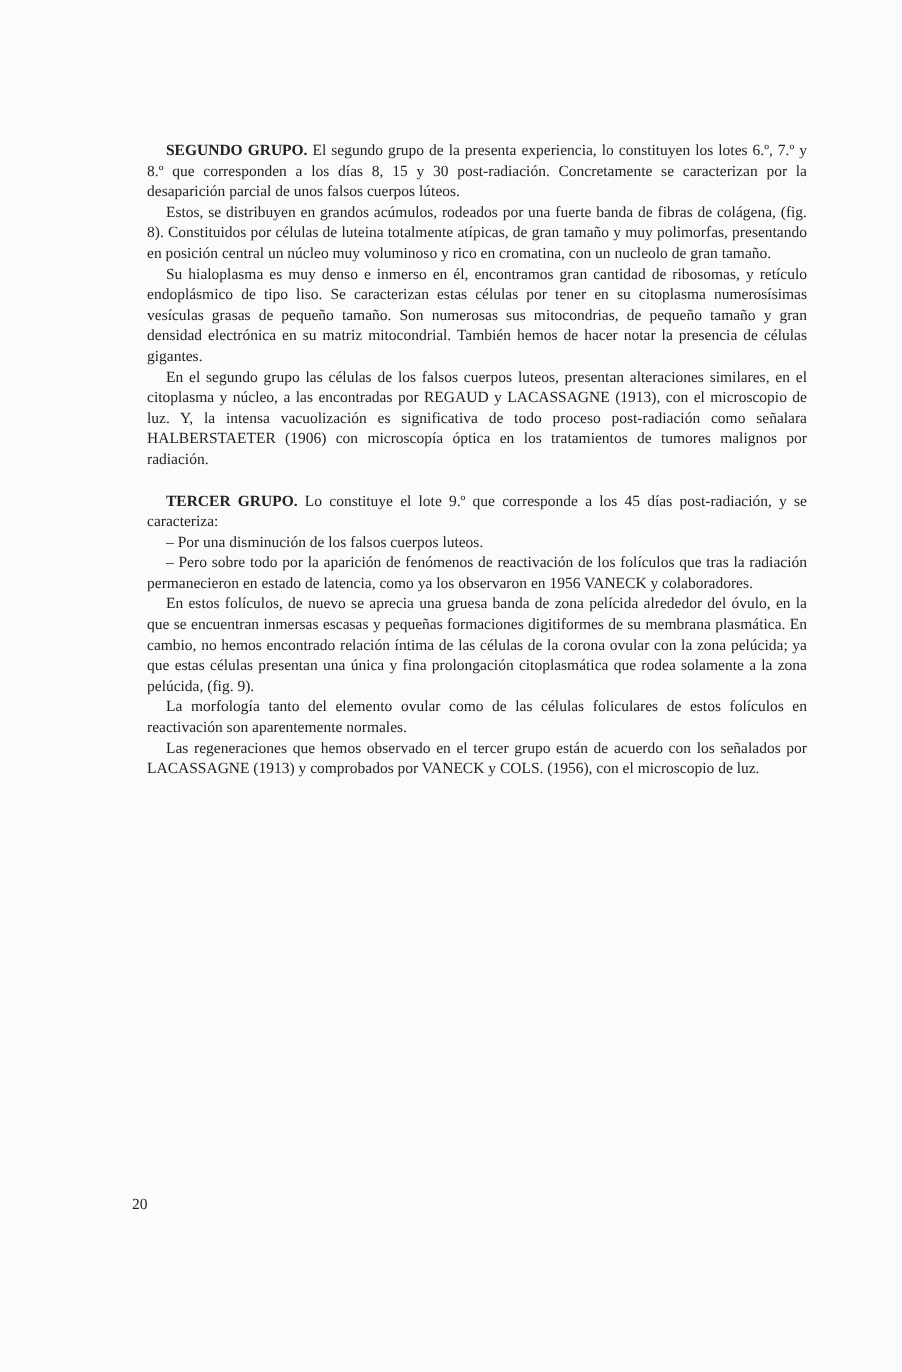SEGUNDO GRUPO. El segundo grupo de la presenta experiencia, lo constituyen los lotes 6.º, 7.º y 8.º que corresponden a los días 8, 15 y 30 post-radiación. Concretamente se caracterizan por la desaparición parcial de unos falsos cuerpos lúteos.
Estos, se distribuyen en grandos acúmulos, rodeados por una fuerte banda de fibras de colágena, (fig. 8). Constituidos por células de luteina totalmente atípicas, de gran tamaño y muy polimorfas, presentando en posición central un núcleo muy voluminoso y rico en cromatina, con un nucleolo de gran tamaño.
Su hialoplasma es muy denso e inmerso en él, encontramos gran cantidad de ribosomas, y retículo endoplásmico de tipo liso. Se caracterizan estas células por tener en su citoplasma numerosísimas vesículas grasas de pequeño tamaño. Son numerosas sus mitocondrias, de pequeño tamaño y gran densidad electrónica en su matriz mitocondrial. También hemos de hacer notar la presencia de células gigantes.
En el segundo grupo las células de los falsos cuerpos luteos, presentan alteraciones similares, en el citoplasma y núcleo, a las encontradas por REGAUD y LACASSAGNE (1913), con el microscopio de luz. Y, la intensa vacuolización es significativa de todo proceso post-radiación como señalara HALBERSTAETER (1906) con microscopía óptica en los tratamientos de tumores malignos por radiación.
TERCER GRUPO. Lo constituye el lote 9.º que corresponde a los 45 días post-radiación, y se caracteriza:
– Por una disminución de los falsos cuerpos luteos.
– Pero sobre todo por la aparición de fenómenos de reactivación de los folículos que tras la radiación permanecieron en estado de latencia, como ya los observaron en 1956 VANECK y colaboradores.
En estos folículos, de nuevo se aprecia una gruesa banda de zona pelícida alrededor del óvulo, en la que se encuentran inmersas escasas y pequeñas formaciones digitiformes de su membrana plasmática. En cambio, no hemos encontrado relación íntima de las células de la corona ovular con la zona pelúcida; ya que estas células presentan una única y fina prolongación citoplasmática que rodea solamente a la zona pelúcida, (fig. 9).
La morfología tanto del elemento ovular como de las células foliculares de estos folículos en reactivación son aparentemente normales.
Las regeneraciones que hemos observado en el tercer grupo están de acuerdo con los señalados por LACASSAGNE (1913) y comprobados por VANECK y COLS. (1956), con el microscopio de luz.
20